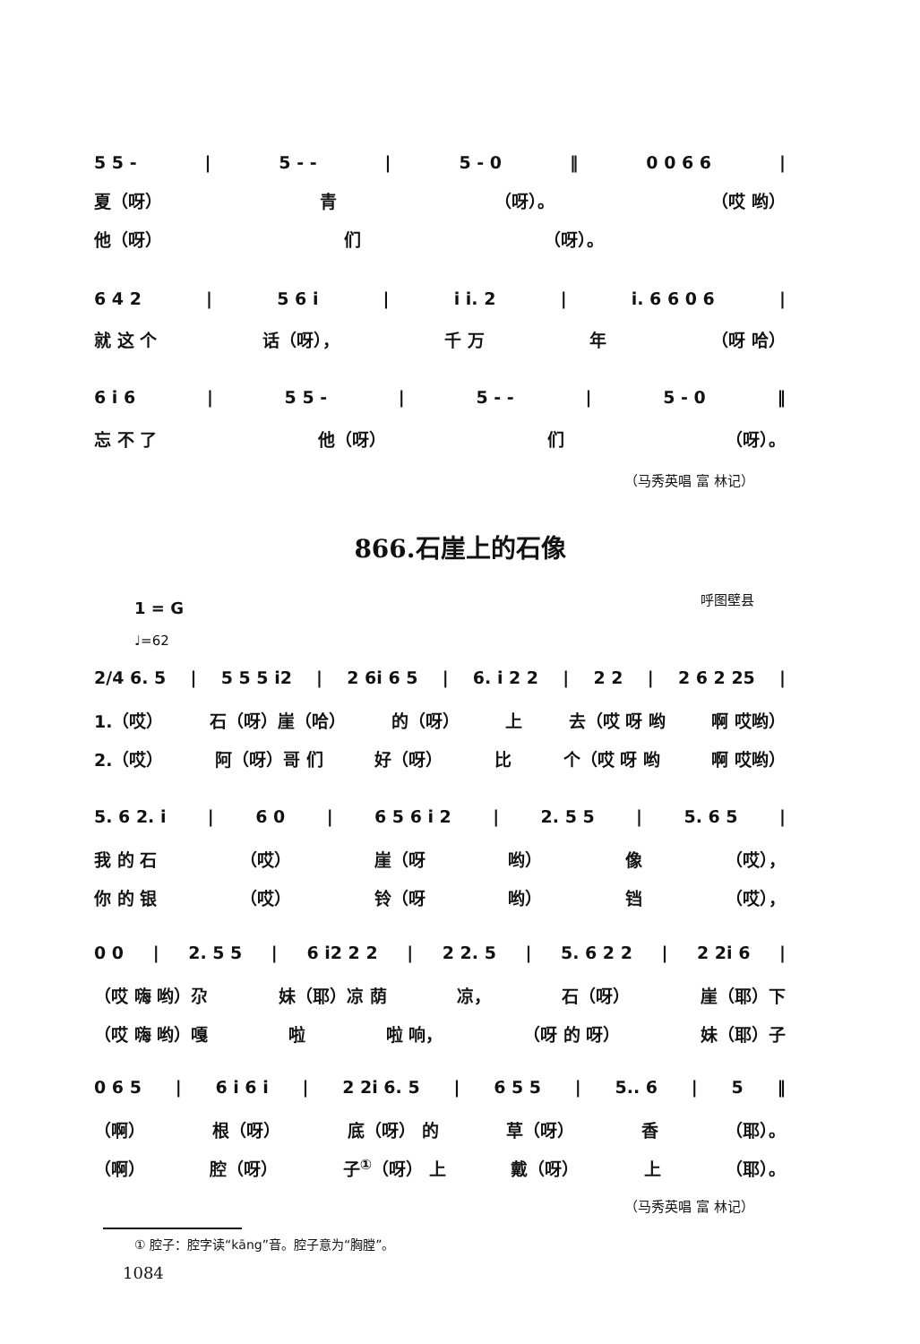5 5 - | 5 - - | 5 - 0 ‖ 0 0 6 6 |
夏（呀） 青 （呀）。 （哎 哟）
他（呀） 们 （呀）。
6 4 2 | 5 6 i | i i. 2 | i. 6 6 0 6 |
就 这 个 话（呀）， 千 万 年 （呀 哈）
6 i 6 | 5 5 - | 5 - - | 5 - 0 ‖
忘 不 了 他（呀） 们 （呀）。
（马秀英唱 富 林记）
866.石崖上的石像
呼图壁县
1 = G
♩=62
2/4 6. 5 | 5 5 5 i2 | 2 6i 6 5 | 6. i 2 2 | 2 2 | 2 6 2 25 |
1.（哎） 石（呀）崖（哈） 的（呀） 上 去（哎 呀 哟 啊 哎哟）
2.（哎） 阿（呀）哥 们 好（呀） 比 个（哎 呀 哟 啊 哎哟）
5. 6 2. i | 6 0 | 6 5 6 i 2 | 2. 5 5 | 5. 6 5 |
我 的 石 （哎） 崖（呀 哟） 像 （哎），
你 的 银 （哎） 铃（呀 哟） 铛 （哎），
0 0 | 2. 5 5 | 6 i2 2 2 | 2 2. 5 | 5. 6 2 2 | 2 2i 6 |
（哎 嗨 哟）尕 妹（耶）凉 荫 凉， 石（呀） 崖（耶）下
（哎 嗨 哟）嘎 啦 啦 响， （呀 的 呀） 妹（耶）子
0 6 5 | 6 i 6 i | 2 2i 6. 5 | 6 5 5 | 5.. 6 | 5 ‖
（啊） 根（呀） 底（呀） 的 草（呀） 香 （耶）。
（啊） 腔（呀） 子<sup>①</sup>（呀） 上 戴（呀） 上 （耶）。
（马秀英唱 富 林记）
① 腔子：腔字读“kāng”音。腔子意为“胸膛”。
1084